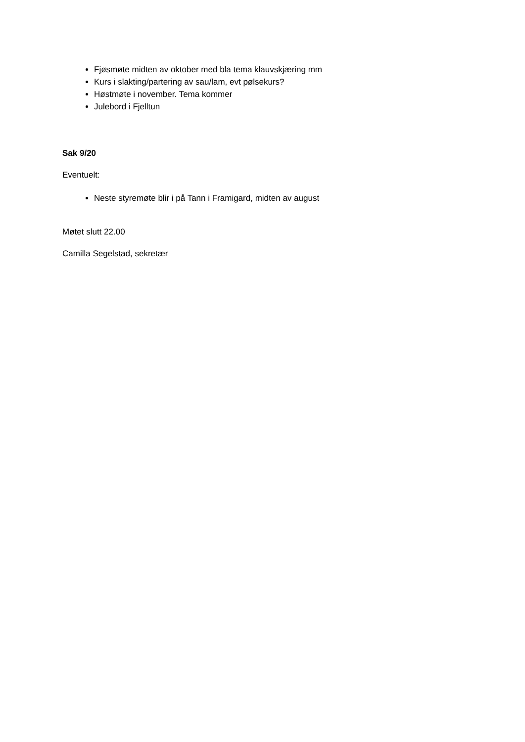Fjøsmøte midten av oktober med bla tema klauvskjæring mm
Kurs i slakting/partering av sau/lam, evt pølsekurs?
Høstmøte i november. Tema kommer
Julebord i Fjelltun
Sak 9/20
Eventuelt:
Neste styremøte blir i på Tann i Framigard, midten av august
Møtet slutt 22.00
Camilla Segelstad, sekretær